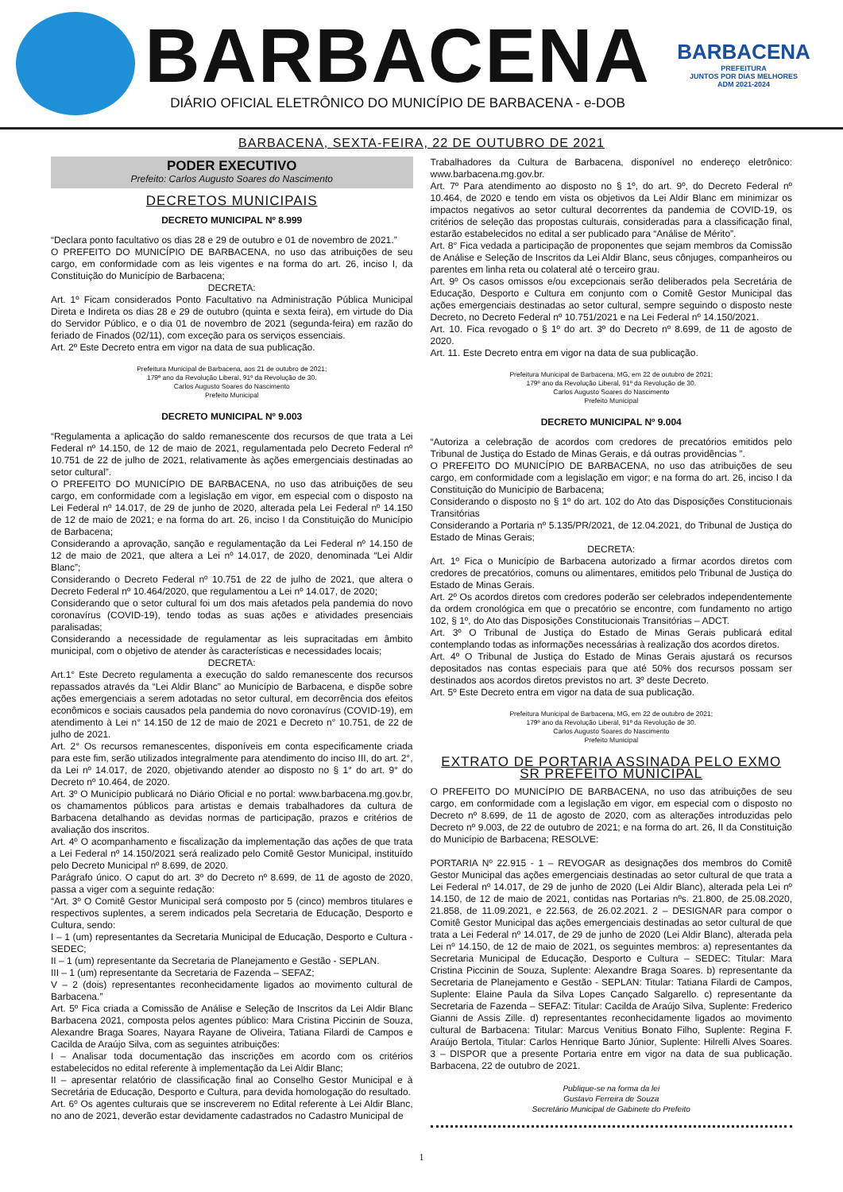BARBACENA
DIÁRIO OFICIAL ELETRÔNICO DO MUNICÍPIO DE BARBACENA - e-DOB
BARBACENA
PREFEITURA
JUNTOS POR DIAS MELHORES
ADM 2021-2024
BARBACENA, SEXTA-FEIRA, 22 DE OUTUBRO DE 2021
PODER EXECUTIVO
Prefeito: Carlos Augusto Soares do Nascimento
DECRETOS MUNICIPAIS
DECRETO MUNICIPAL Nº 8.999
“Declara ponto facultativo os dias 28 e 29 de outubro e 01 de novembro de 2021.”
O PREFEITO DO MUNICÍPIO DE BARBACENA, no uso das atribuições de seu cargo, em conformidade com as leis vigentes e na forma do art. 26, inciso I, da Constituição do Município de Barbacena;
DECRETA:
Art. 1º Ficam considerados Ponto Facultativo na Administração Pública Municipal Direta e Indireta os dias 28 e 29 de outubro (quinta e sexta feira), em virtude do Dia do Servidor Público, e o dia 01 de novembro de 2021 (segunda-feira) em razão do feriado de Finados (02/11), com exceção para os serviços essenciais.
Art. 2º Este Decreto entra em vigor na data de sua publicação.
Prefeitura Municipal de Barbacena, aos 21 de outubro de 2021;
179º ano da Revolução Liberal, 91º da Revolução de 30.
Carlos Augusto Soares do Nascimento
Prefeito Municipal
DECRETO MUNICIPAL Nº 9.003
“Regulamenta a aplicação do saldo remanescente dos recursos de que trata a Lei Federal nº 14.150, de 12 de maio de 2021, regulamentada pelo Decreto Federal nº 10.751 de 22 de julho de 2021, relativamente às ações emergenciais destinadas ao setor cultural”.
O PREFEITO DO MUNICÍPIO DE BARBACENA, no uso das atribuições de seu cargo, em conformidade com a legislação em vigor, em especial com o disposto na Lei Federal nº 14.017, de 29 de junho de 2020, alterada pela Lei Federal nº 14.150 de 12 de maio de 2021; e na forma do art. 26, inciso I da Constituição do Município de Barbacena;
Considerando a aprovação, sanção e regulamentação da Lei Federal nº 14.150 de 12 de maio de 2021, que altera a Lei nº 14.017, de 2020, denominada “Lei Aldir Blanc”;
Considerando o Decreto Federal nº 10.751 de 22 de julho de 2021, que altera o Decreto Federal nº 10.464/2020, que regulamentou a Lei nº 14.017, de 2020;
Considerando que o setor cultural foi um dos mais afetados pela pandemia do novo coronavírus (COVID-19), tendo todas as suas ações e atividades presenciais paralisadas;
Considerando a necessidade de regulamentar as leis supracitadas em âmbito municipal, com o objetivo de atender às características e necessidades locais;
DECRETA:
Art.1° Este Decreto regulamenta a execução do saldo remanescente dos recursos repassados através da “Lei Aldir Blanc” ao Município de Barbacena, e dispõe sobre ações emergenciais a serem adotadas no setor cultural, em decorrência dos efeitos econômicos e sociais causados pela pandemia do novo coronavírus (COVID-19), em atendimento à Lei n° 14.150 de 12 de maio de 2021 e Decreto n° 10.751, de 22 de julho de 2021.
Art. 2° Os recursos remanescentes, disponíveis em conta especificamente criada para este fim, serão utilizados integralmente para atendimento do inciso III, do art. 2°, da Lei nº 14.017, de 2020, objetivando atender ao disposto no § 1° do art. 9° do Decreto nº 10.464, de 2020.
Art. 3º O Município publicará no Diário Oficial e no portal: www.barbacena.mg.gov.br, os chamamentos públicos para artistas e demais trabalhadores da cultura de Barbacena detalhando as devidas normas de participação, prazos e critérios de avaliação dos inscritos.
Art. 4º O acompanhamento e fiscalização da implementação das ações de que trata a Lei Federal nº 14.150/2021 será realizado pelo Comitê Gestor Municipal, instituído pelo Decreto Municipal nº 8.699, de 2020.
Parágrafo único. O caput do art. 3º do Decreto nº 8.699, de 11 de agosto de 2020, passa a viger com a seguinte redação:
“Art. 3º O Comitê Gestor Municipal será composto por 5 (cinco) membros titulares e respectivos suplentes, a serem indicados pela Secretaria de Educação, Desporto e Cultura, sendo:
I – 1 (um) representantes da Secretaria Municipal de Educação, Desporto e Cultura - SEDEC;
II – 1 (um) representante da Secretaria de Planejamento e Gestão - SEPLAN.
III – 1 (um) representante da Secretaria de Fazenda – SEFAZ;
V – 2 (dois) representantes reconhecidamente ligados ao movimento cultural de Barbacena.”
Art. 5º Fica criada a Comissão de Análise e Seleção de Inscritos da Lei Aldir Blanc Barbacena 2021, composta pelos agentes público: Mara Cristina Piccinin de Souza, Alexandre Braga Soares, Nayara Rayane de Oliveira, Tatiana Filardi de Campos e Cacilda de Araújo Silva, com as seguintes atribuições:
I – Analisar toda documentação das inscrições em acordo com os critérios estabelecidos no edital referente à implementação da Lei Aldir Blanc;
II – apresentar relatório de classificação final ao Conselho Gestor Municipal e à Secretária de Educação, Desporto e Cultura, para devida homologação do resultado.
Art. 6º Os agentes culturais que se inscreverem no Edital referente à Lei Aldir Blanc, no ano de 2021, deverão estar devidamente cadastrados no Cadastro Municipal de
Trabalhadores da Cultura de Barbacena, disponível no endereço eletrônico: www.barbacena.mg.gov.br.
Art. 7º Para atendimento ao disposto no § 1º, do art. 9º, do Decreto Federal nº 10.464, de 2020 e tendo em vista os objetivos da Lei Aldir Blanc em minimizar os impactos negativos ao setor cultural decorrentes da pandemia de COVID-19, os critérios de seleção das propostas culturais, consideradas para a classificação final, estarão estabelecidos no edital a ser publicado para “Análise de Mérito”.
Art. 8° Fica vedada a participação de proponentes que sejam membros da Comissão de Análise e Seleção de Inscritos da Lei Aldir Blanc, seus cônjuges, companheiros ou parentes em linha reta ou colateral até o terceiro grau.
Art. 9º Os casos omissos e/ou excepcionais serão deliberados pela Secretária de Educação, Desporto e Cultura em conjunto com o Comitê Gestor Municipal das ações emergenciais destinadas ao setor cultural, sempre seguindo o disposto neste Decreto, no Decreto Federal nº 10.751/2021 e na Lei Federal nº 14.150/2021.
Art. 10. Fica revogado o § 1º do art. 3º do Decreto nº 8.699, de 11 de agosto de 2020.
Art. 11. Este Decreto entra em vigor na data de sua publicação.
Prefeitura Municipal de Barbacena, MG, em 22 de outubro de 2021;
179º ano da Revolução Liberal, 91º da Revolução de 30.
Carlos Augusto Soares do Nascimento
Prefeito Municipal
DECRETO MUNICIPAL Nº 9.004
“Autoriza a celebração de acordos com credores de precatórios emitidos pelo Tribunal de Justiça do Estado de Minas Gerais, e dá outras providências ”.
O PREFEITO DO MUNICÍPIO DE BARBACENA, no uso das atribuições de seu cargo, em conformidade com a legislação em vigor; e na forma do art. 26, inciso I da Constituição do Município de Barbacena;
Considerando o disposto no § 1º do art. 102 do Ato das Disposições Constitucionais Transitórias
Considerando a Portaria nº 5.135/PR/2021, de 12.04.2021, do Tribunal de Justiça do Estado de Minas Gerais;
DECRETA:
Art. 1º Fica o Município de Barbacena autorizado a firmar acordos diretos com credores de precatórios, comuns ou alimentares, emitidos pelo Tribunal de Justiça do Estado de Minas Gerais.
Art. 2º Os acordos diretos com credores poderão ser celebrados independentemente da ordem cronológica em que o precatório se encontre, com fundamento no artigo 102, § 1º, do Ato das Disposições Constitucionais Transitórias – ADCT.
Art. 3º O Tribunal de Justiça do Estado de Minas Gerais publicará edital contemplando todas as informações necessárias à realização dos acordos diretos.
Art. 4º O Tribunal de Justiça do Estado de Minas Gerais ajustará os recursos depositados nas contas especiais para que até 50% dos recursos possam ser destinados aos acordos diretos previstos no art. 3º deste Decreto.
Art. 5º Este Decreto entra em vigor na data de sua publicação.
Prefeitura Municipal de Barbacena, MG, em 22 de outubro de 2021;
179º ano da Revolução Liberal, 91º da Revolução de 30.
Carlos Augusto Soares do Nascimento
Prefeito Municipal
EXTRATO DE PORTARIA ASSINADA PELO EXMO SR PREFEITO MUNICIPAL
O PREFEITO DO MUNICÍPIO DE BARBACENA, no uso das atribuições de seu cargo, em conformidade com a legislação em vigor, em especial com o disposto no Decreto nº 8.699, de 11 de agosto de 2020, com as alterações introduzidas pelo Decreto nº 9.003, de 22 de outubro de 2021; e na forma do art. 26, II da Constituição do Município de Barbacena; RESOLVE:
PORTARIA Nº 22.915 - 1 – REVOGAR as designações dos membros do Comitê Gestor Municipal das ações emergenciais destinadas ao setor cultural de que trata a Lei Federal nº 14.017, de 29 de junho de 2020 (Lei Aldir Blanc), alterada pela Lei nº 14.150, de 12 de maio de 2021, contidas nas Portarias nºs. 21.800, de 25.08.2020, 21.858, de 11.09.2021, e 22.563, de 26.02.2021. 2 – DESIGNAR para compor o Comitê Gestor Municipal das ações emergenciais destinadas ao setor cultural de que trata a Lei Federal nº 14.017, de 29 de junho de 2020 (Lei Aldir Blanc), alterada pela Lei nº 14.150, de 12 de maio de 2021, os seguintes membros: a) representantes da Secretaria Municipal de Educação, Desporto e Cultura – SEDEC: Titular: Mara Cristina Piccinin de Souza, Suplente: Alexandre Braga Soares. b) representante da Secretaria de Planejamento e Gestão - SEPLAN: Titular: Tatiana Filardi de Campos, Suplente: Elaine Paula da Silva Lopes Cançado Salgarello. c) representante da Secretaria de Fazenda – SEFAZ: Titular: Cacilda de Araújo Silva, Suplente: Frederico Gianni de Assis Zille. d) representantes reconhecidamente ligados ao movimento cultural de Barbacena: Titular: Marcus Venitius Bonato Filho, Suplente: Regina F. Araújo Bertola, Titular: Carlos Henrique Barto Júnior, Suplente: Hilrelli Alves Soares. 3 – DISPOR que a presente Portaria entre em vigor na data de sua publicação. Barbacena, 22 de outubro de 2021.
Publique-se na forma da lei
Gustavo Ferreira de Souza
Secretário Municipal de Gabinete do Prefeito
1